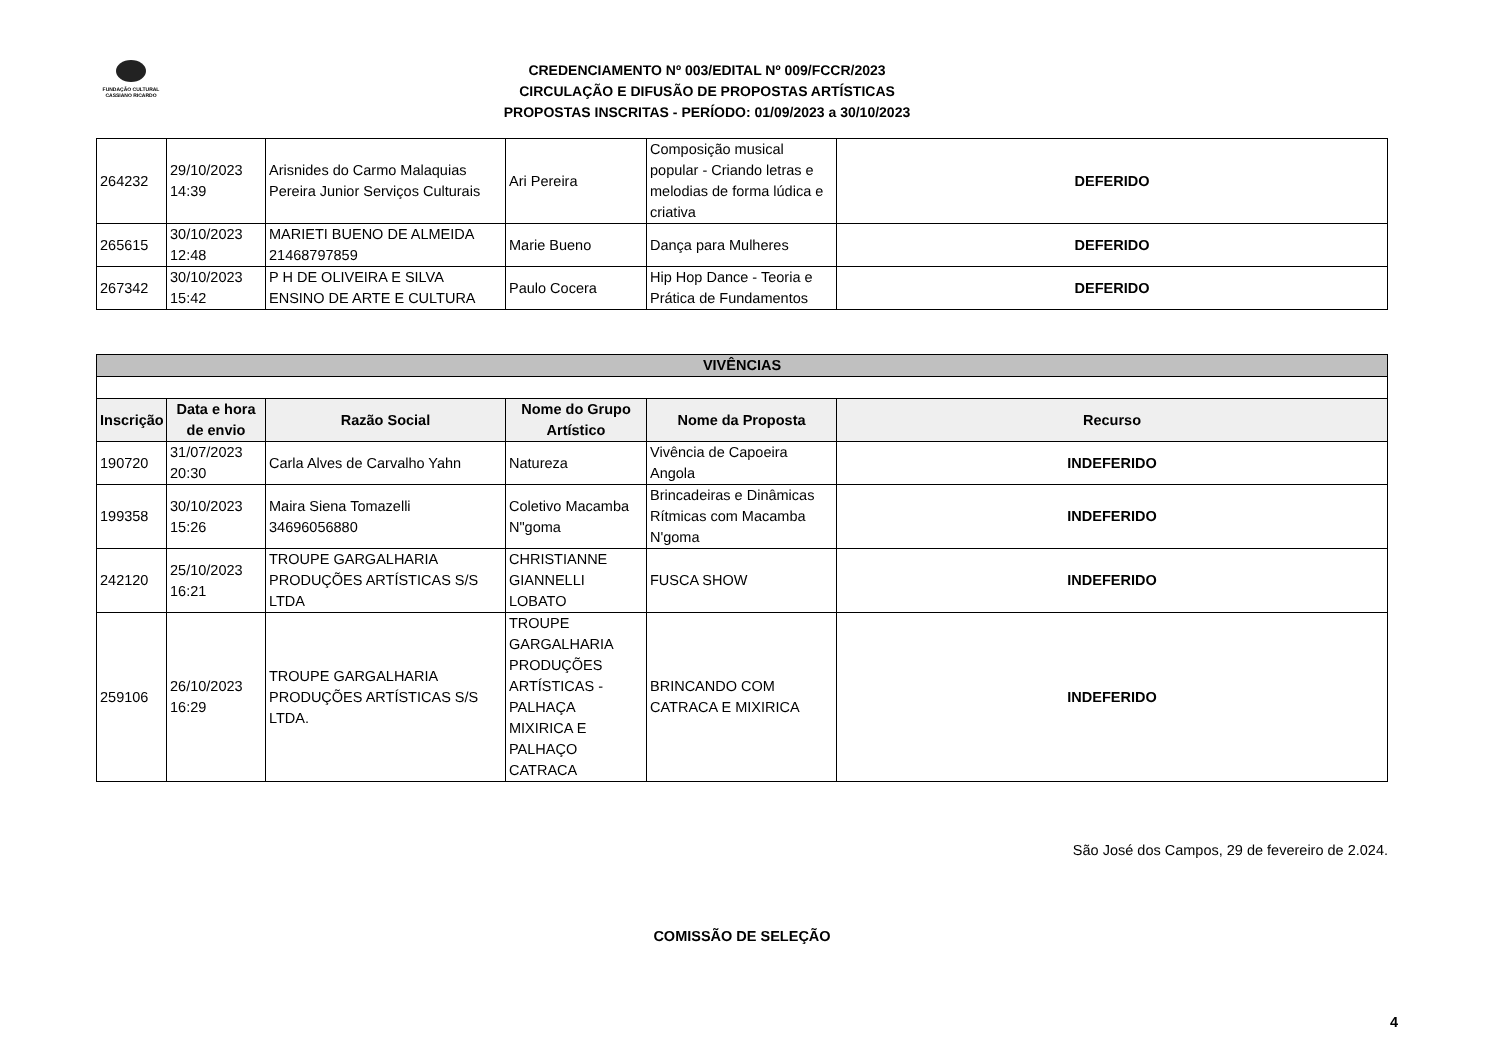FUNDAÇÃO CULTURAL
CASSIANO RICARDO
CREDENCIAMENTO Nº 003/EDITAL Nº 009/FCCR/2023
CIRCULAÇÃO E DIFUSÃO DE PROPOSTAS ARTÍSTICAS
PROPOSTAS INSCRITAS - PERÍODO: 01/09/2023 a 30/10/2023
| 264232 | 29/10/2023 14:39 | Arisnides do Carmo Malaquias Pereira Junior Serviços Culturais | Ari Pereira | Composição musical popular - Criando letras e melodias de forma lúdica e criativa | DEFERIDO |
| 265615 | 30/10/2023 12:48 | MARIETI BUENO DE ALMEIDA 21468797859 | Marie Bueno | Dança para Mulheres | DEFERIDO |
| 267342 | 30/10/2023 15:42 | P H DE OLIVEIRA E SILVA ENSINO DE ARTE E CULTURA | Paulo Cocera | Hip Hop Dance - Teoria e Prática de Fundamentos | DEFERIDO |
| VIVÊNCIAS | | | | | |
| Inscrição | Data e hora de envio | Razão Social | Nome do Grupo Artístico | Nome da Proposta | Recurso |
| 190720 | 31/07/2023 20:30 | Carla Alves de Carvalho Yahn | Natureza | Vivência de Capoeira Angola | INDEFERIDO |
| 199358 | 30/10/2023 15:26 | Maira Siena Tomazelli 34696056880 | Coletivo Macamba N"goma | Brincadeiras e Dinâmicas Rítmicas com Macamba N'goma | INDEFERIDO |
| 242120 | 25/10/2023 16:21 | TROUPE GARGALHARIA PRODUÇÕES ARTÍSTICAS S/S LTDA | CHRISTIANNE GIANNELLI LOBATO | FUSCA SHOW | INDEFERIDO |
| 259106 | 26/10/2023 16:29 | TROUPE GARGALHARIA PRODUÇÕES ARTÍSTICAS S/S LTDA. | TROUPE GARGALHARIA PRODUÇÕES ARTÍSTICAS - PALHAÇA MIXIRICA E PALHAÇO CATRACA | BRINCANDO COM CATRACA E MIXIRICA | INDEFERIDO |
São José dos Campos, 29 de fevereiro de 2.024.
COMISSÃO DE SELEÇÃO
4